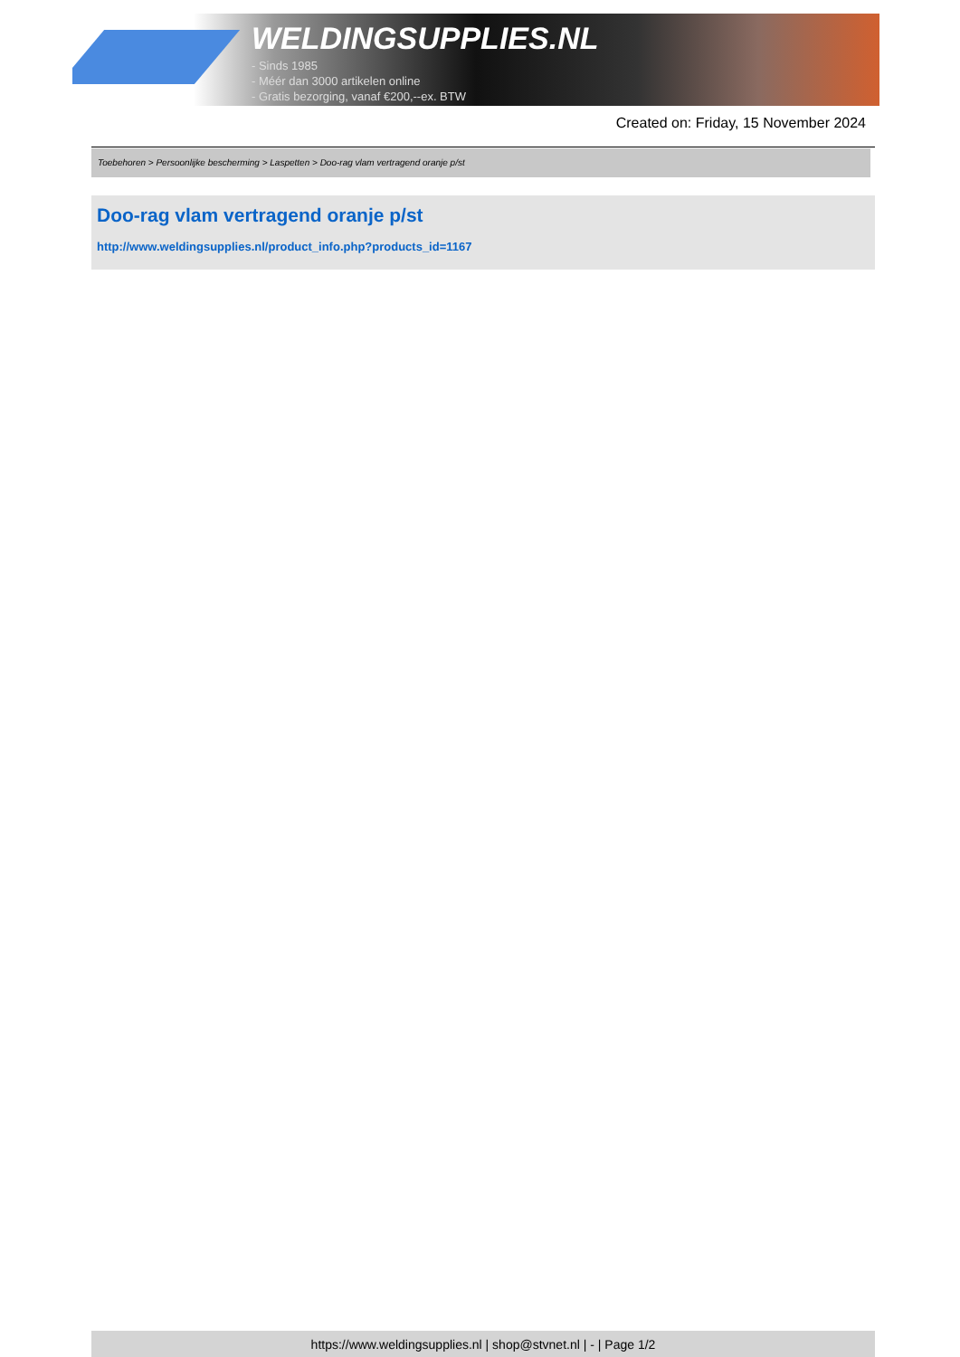WELDINGSUPPLIES.NL
- Sinds 1985
- Méér dan 3000 artikelen online
- Gratis bezorging, vanaf €200,--ex. BTW
Created on: Friday, 15 November 2024
Toebehoren > Persoonlijke bescherming > Laspetten > Doo-rag vlam vertragend oranje p/st
Doo-rag vlam vertragend oranje p/st
http://www.weldingsupplies.nl/product_info.php?products_id=1167
https://www.weldingsupplies.nl | shop@stvnet.nl | - | Page 1/2